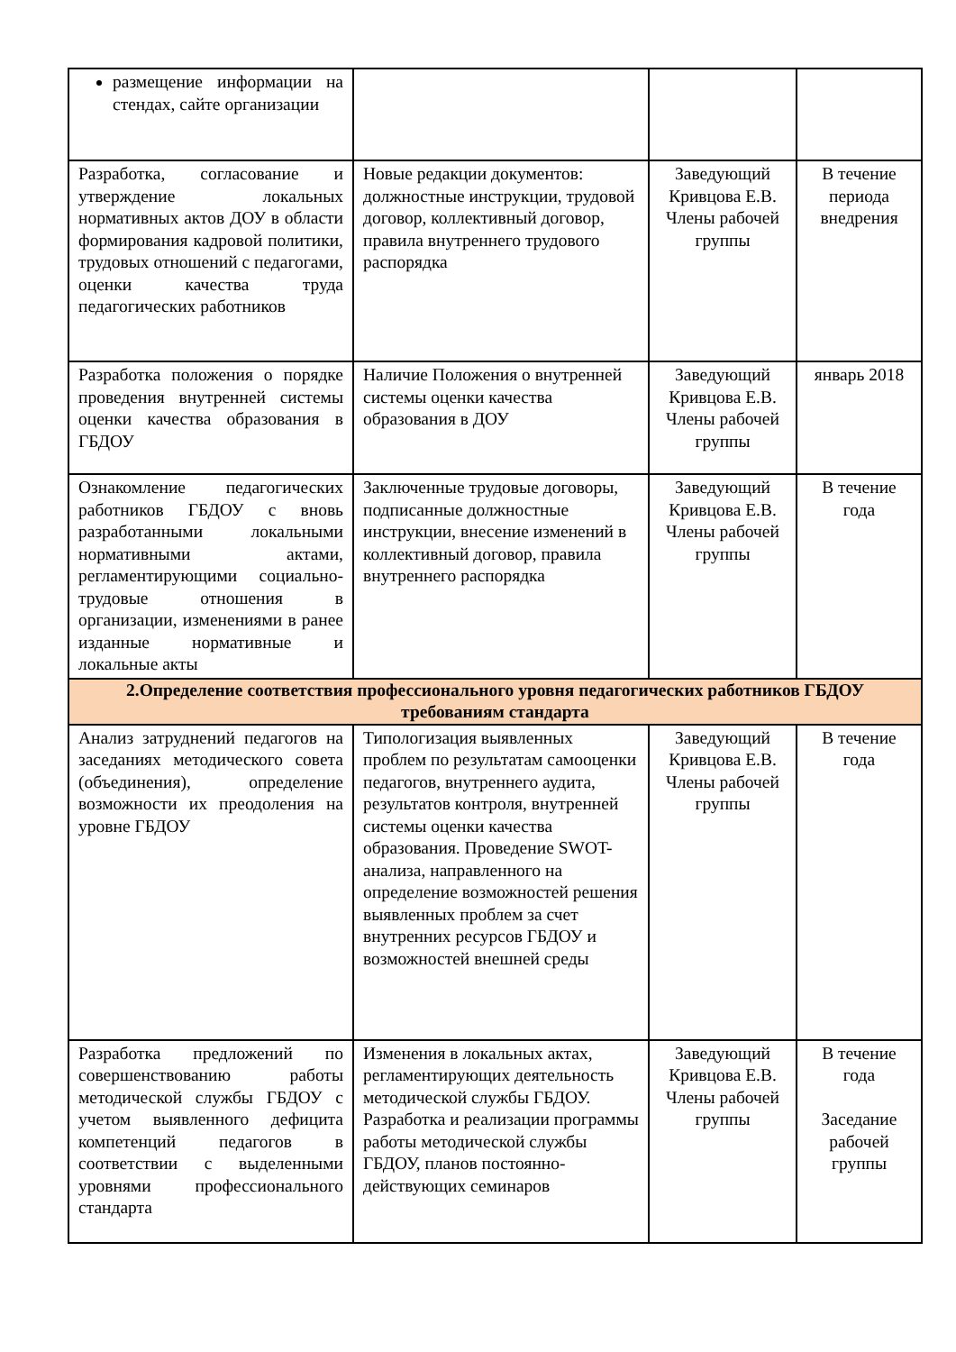| размещение информации на стендах, сайте организации | | | |
| Разработка, согласование и утверждение локальных нормативных актов ДОУ в области формирования кадровой политики, трудовых отношений с педагогами, оценки качества труда педагогических работников | Новые редакции документов: должностные инструкции, трудовой договор, коллективный договор, правила внутреннего трудового распорядка | Заведующий Кривцова Е.В. Члены рабочей группы | В течение периода внедрения |
| Разработка положения о порядке проведения внутренней системы оценки качества образования в ГБДОУ | Наличие Положения о внутренней системы оценки качества образования в ДОУ | Заведующий Кривцова Е.В. Члены рабочей группы | январь 2018 |
| Ознакомление педагогических работников ГБДОУ с вновь разработанными локальными нормативными актами, регламентирующими социально-трудовые отношения в организации, изменениями в ранее изданные нормативные и локальные акты | Заключенные трудовые договоры, подписанные должностные инструкции, внесение изменений в коллективный договор, правила внутреннего распорядка | Заведующий Кривцова Е.В. Члены рабочей группы | В течение года |
| 2.Определение соответствия профессионального уровня педагогических работников ГБДОУ требованиям стандарта | | | |
| Анализ затруднений педагогов на заседаниях методического совета (объединения), определение возможности их преодоления на уровне ГБДОУ | Типологизация выявленных проблем по результатам самооценки педагогов, внутреннего аудита, результатов контроля, внутренней системы оценки качества образования. Проведение SWOT-анализа, направленного на определение возможностей решения выявленных проблем за счет внутренних ресурсов ГБДОУ и возможностей внешней среды | Заведующий Кривцова Е.В. Члены рабочей группы | В течение года |
| Разработка предложений по совершенствованию работы методической службы ГБДОУ с учетом выявленного дефицита компетенций педагогов в соответствии с выделенными уровнями профессионального стандарта | Изменения в локальных актах, регламентирующих деятельность методической службы ГБДОУ. Разработка и реализации программы работы методической службы ГБДОУ, планов постоянно-действующих семинаров | Заведующий Кривцова Е.В. Члены рабочей группы | В течение года Заседание рабочей группы |